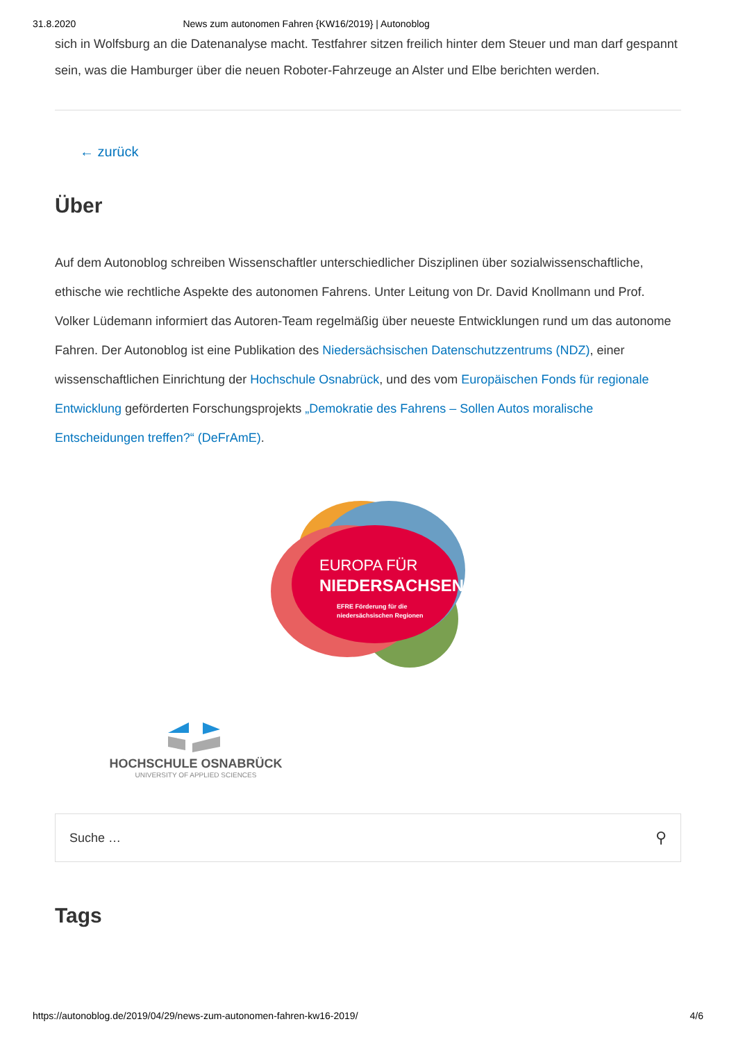31.8.2020 News zum autonomen Fahren {KW16/2019} | Autonoblog
sich in Wolfsburg an die Datenanalyse macht. Testfahrer sitzen freilich hinter dem Steuer und man darf gespannt sein, was die Hamburger über die neuen Roboter-Fahrzeuge an Alster und Elbe berichten werden.
← zurück
Über
Auf dem Autonoblog schreiben Wissenschaftler unterschiedlicher Disziplinen über sozialwissenschaftliche, ethische wie rechtliche Aspekte des autonomen Fahrens. Unter Leitung von Dr. David Knollmann und Prof. Volker Lüdemann informiert das Autoren-Team regelmäßig über neueste Entwicklungen rund um das autonome Fahren. Der Autonoblog ist eine Publikation des Niedersächsischen Datenschutzzentrums (NDZ), einer wissenschaftlichen Einrichtung der Hochschule Osnabrück, und des vom Europäischen Fonds für regionale Entwicklung geförderten Forschungsprojekts „Demokratie des Fahrens – Sollen Autos moralische Entscheidungen treffen?“ (DeFrAmE).
EUROPA FÜR
NIEDERSACHSEN
EFRE Förderung für die
niedersächsischen Regionen
HOCHSCHULE OSNABRÜCK
UNIVERSITY OF APPLIED SCIENCES
Suche … ⚲
Tags
https://autonoblog.de/2019/04/29/news-zum-autonomen-fahren-kw16-2019/ 4/6